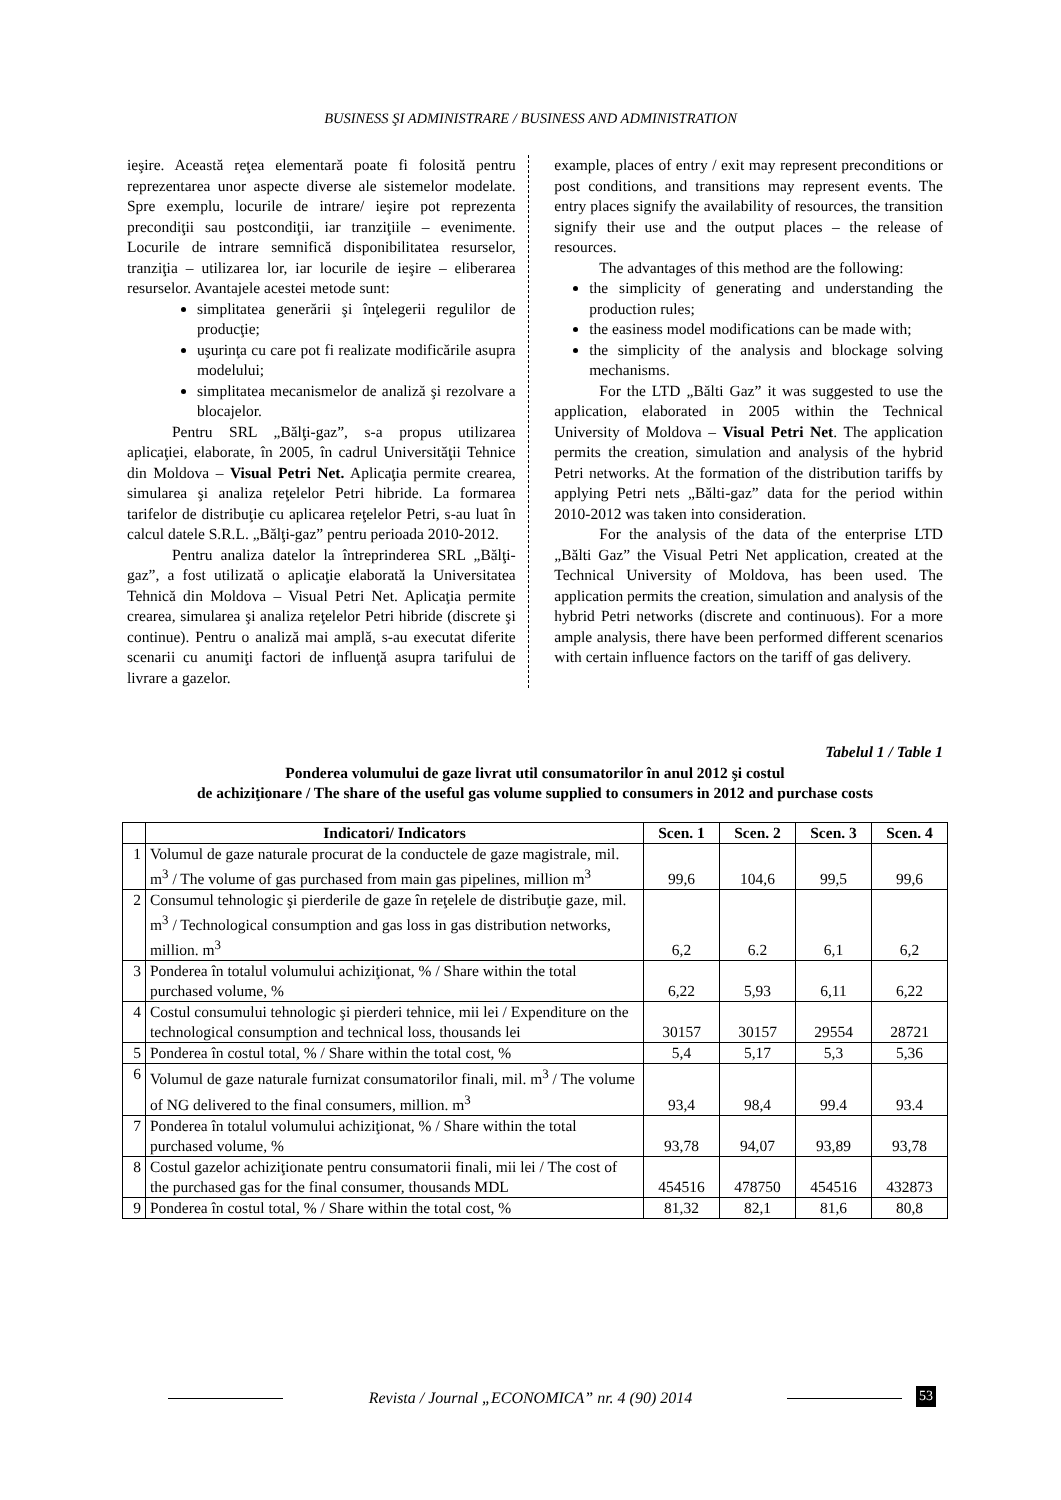BUSINESS ŞI ADMINISTRARE / BUSINESS AND ADMINISTRATION
ieşire. Această reţea elementară poate fi folosită pentru reprezentarea unor aspecte diverse ale sistemelor modelate. Spre exemplu, locurile de intrare/ ieşire pot reprezenta precondiţii sau postcondiţii, iar tranziţiile – evenimente. Locurile de intrare semnifică disponibilitatea resurselor, tranziţia – utilizarea lor, iar locurile de ieşire – eliberarea resurselor. Avantajele acestei metode sunt:
simplitatea generării şi înţelegerii regulilor de producţie;
uşurinţa cu care pot fi realizate modificările asupra modelului;
simplitatea mecanismelor de analiză şi rezolvare a blocajelor.
Pentru SRL „Bălţi-gaz”, s-a propus utilizarea aplicaţiei, elaborate, în 2005, în cadrul Universităţii Tehnice din Moldova – Visual Petri Net. Aplicaţia permite crearea, simularea şi analiza reţelelor Petri hibride. La formarea tarifelor de distribuţie cu aplicarea reţelelor Petri, s-au luat în calcul datele S.R.L. „Bălţi-gaz” pentru perioada 2010-2012.
Pentru analiza datelor la întreprinderea SRL „Bălţi-gaz”, a fost utilizată o aplicaţie elaborată la Universitatea Tehnică din Moldova – Visual Petri Net. Aplicaţia permite crearea, simularea şi analiza reţelelor Petri hibride (discrete şi continue). Pentru o analiză mai amplă, s-au executat diferite scenarii cu anumiţi factori de influenţă asupra tarifului de livrare a gazelor.
example, places of entry / exit may represent preconditions or post conditions, and transitions may represent events. The entry places signify the availability of resources, the transition signify their use and the output places – the release of resources.
The advantages of this method are the following:
the simplicity of generating and understanding the production rules;
the easiness model modifications can be made with;
the simplicity of the analysis and blockage solving mechanisms.
For the LTD „Bălti Gaz” it was suggested to use the application, elaborated in 2005 within the Technical University of Moldova – Visual Petri Net. The application permits the creation, simulation and analysis of the hybrid Petri networks. At the formation of the distribution tariffs by applying Petri nets „Bălti-gaz” data for the period within 2010-2012 was taken into consideration.
For the analysis of the data of the enterprise LTD „Bălti Gaz” the Visual Petri Net application, created at the Technical University of Moldova, has been used. The application permits the creation, simulation and analysis of the hybrid Petri networks (discrete and continuous). For a more ample analysis, there have been performed different scenarios with certain influence factors on the tariff of gas delivery.
Tabelul 1 / Table 1
Ponderea volumului de gaze livrat util consumatorilor în anul 2012 şi costul
de achiziţionare / The share of the useful gas volume supplied to consumers in 2012 and purchase costs
| | Indicatori/ Indicators | Scen. 1 | Scen. 2 | Scen. 3 | Scen. 4 |
| --- | --- | --- | --- | --- | --- |
| 1 | Volumul de gaze naturale procurat de la conductele de gaze magistrale, mil. m<sup>3</sup> / The volume of gas purchased from main gas pipelines, million m<sup>3</sup> | 99,6 | 104,6 | 99,5 | 99,6 |
| 2 | Consumul tehnologic şi pierderile de gaze în reţelele de distribuţie gaze, mil. m<sup>3</sup> / Technological consumption and gas loss in gas distribution networks, million. m<sup>3</sup> | 6,2 | 6.2 | 6,1 | 6,2 |
| 3 | Ponderea în totalul volumului achiziţionat, % / Share within the total purchased volume, % | 6,22 | 5,93 | 6,11 | 6,22 |
| 4 | Costul consumului tehnologic şi pierderi tehnice, mii lei / Expenditure on the technological consumption and technical loss, thousands lei | 30157 | 30157 | 29554 | 28721 |
| 5 | Ponderea în costul total, % / Share within the total cost, % | 5,4 | 5,17 | 5,3 | 5,36 |
| 6 | Volumul de gaze naturale furnizat consumatorilor finali, mil. m<sup>3</sup> / The volume of NG delivered to the final consumers, million. m<sup>3</sup> | 93,4 | 98,4 | 99.4 | 93.4 |
| 7 | Ponderea în totalul volumului achiziţionat, % / Share within the total purchased volume, % | 93,78 | 94,07 | 93,89 | 93,78 |
| 8 | Costul gazelor achiziţionate pentru consumatorii finali, mii lei / The cost of the purchased gas for the final consumer, thousands MDL | 454516 | 478750 | 454516 | 432873 |
| 9 | Ponderea în costul total, % / Share within the total cost, % | 81,32 | 82,1 | 81,6 | 80,8 |
Revista / Journal „ECONOMICA” nr. 4 (90) 2014 53